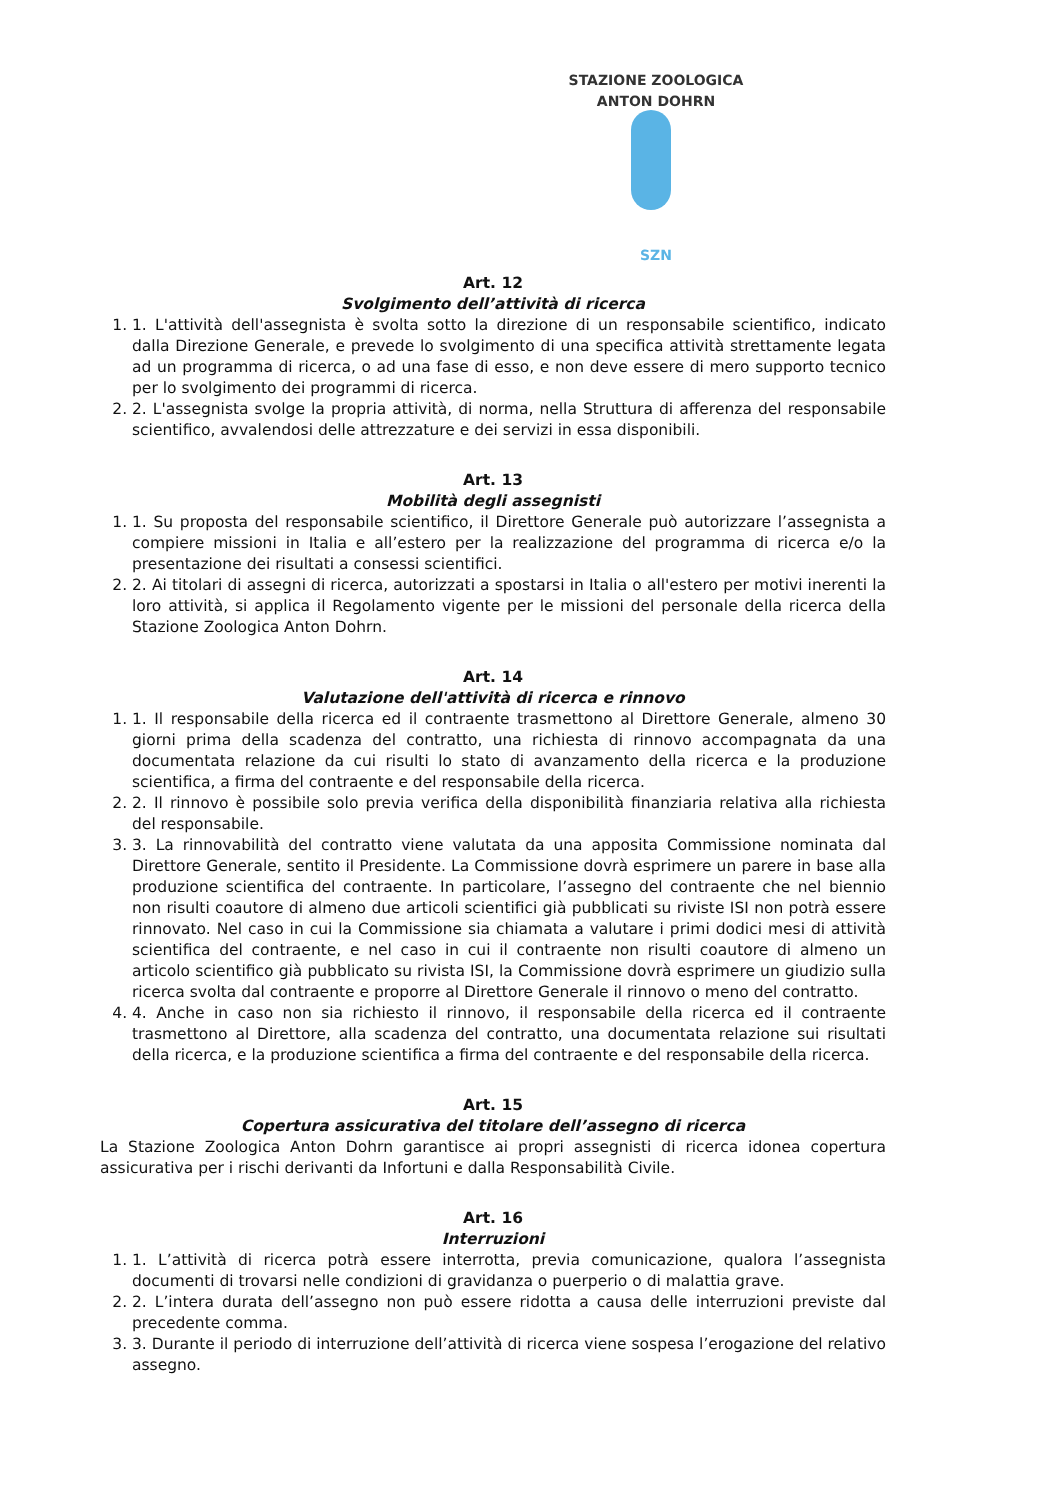STAZIONE ZOOLOGICA ANTON DOHRN
SZN
Art. 12
Svolgimento dell’attività di ricerca
1. 1. L'attività dell'assegnista è svolta sotto la direzione di un responsabile scientifico, indicato dalla Direzione Generale, e prevede lo svolgimento di una specifica attività strettamente legata ad un programma di ricerca, o ad una fase di esso, e non deve essere di mero supporto tecnico per lo svolgimento dei programmi di ricerca.
2. 2. L'assegnista svolge la propria attività, di norma, nella Struttura di afferenza del responsabile scientifico, avvalendosi delle attrezzature e dei servizi in essa disponibili.
Art. 13
Mobilità degli assegnisti
1. 1. Su proposta del responsabile scientifico, il Direttore Generale può autorizzare l’assegnista a compiere missioni in Italia e all’estero per la realizzazione del programma di ricerca e/o la presentazione dei risultati a consessi scientifici.
2. 2. Ai titolari di assegni di ricerca, autorizzati a spostarsi in Italia o all'estero per motivi inerenti la loro attività, si applica il Regolamento vigente per le missioni del personale della ricerca della Stazione Zoologica Anton Dohrn.
Art. 14
Valutazione dell'attività di ricerca e rinnovo
1. 1. Il responsabile della ricerca ed il contraente trasmettono al Direttore Generale, almeno 30 giorni prima della scadenza del contratto, una richiesta di rinnovo accompagnata da una documentata relazione da cui risulti lo stato di avanzamento della ricerca e la produzione scientifica, a firma del contraente e del responsabile della ricerca.
2. 2. Il rinnovo è possibile solo previa verifica della disponibilità finanziaria relativa alla richiesta del responsabile.
3. 3. La rinnovabilità del contratto viene valutata da una apposita Commissione nominata dal Direttore Generale, sentito il Presidente. La Commissione dovrà esprimere un parere in base alla produzione scientifica del contraente. In particolare, l’assegno del contraente che nel biennio non risulti coautore di almeno due articoli scientifici già pubblicati su riviste ISI non potrà essere rinnovato. Nel caso in cui la Commissione sia chiamata a valutare i primi dodici mesi di attività scientifica del contraente, e nel caso in cui il contraente non risulti coautore di almeno un articolo scientifico già pubblicato su rivista ISI, la Commissione dovrà esprimere un giudizio sulla ricerca svolta dal contraente e proporre al Direttore Generale il rinnovo o meno del contratto.
4. 4. Anche in caso non sia richiesto il rinnovo, il responsabile della ricerca ed il contraente trasmettono al Direttore, alla scadenza del contratto, una documentata relazione sui risultati della ricerca, e la produzione scientifica a firma del contraente e del responsabile della ricerca.
Art. 15
Copertura assicurativa del titolare dell’assegno di ricerca
La Stazione Zoologica Anton Dohrn garantisce ai propri assegnisti di ricerca idonea copertura assicurativa per i rischi derivanti da Infortuni e dalla Responsabilità Civile.
Art. 16
Interruzioni
1. 1. L’attività di ricerca potrà essere interrotta, previa comunicazione, qualora l’assegnista documenti di trovarsi nelle condizioni di gravidanza o puerperio o di malattia grave.
2. 2. L’intera durata dell’assegno non può essere ridotta a causa delle interruzioni previste dal precedente comma.
3. 3. Durante il periodo di interruzione dell’attività di ricerca viene sospesa l’erogazione del relativo assegno.